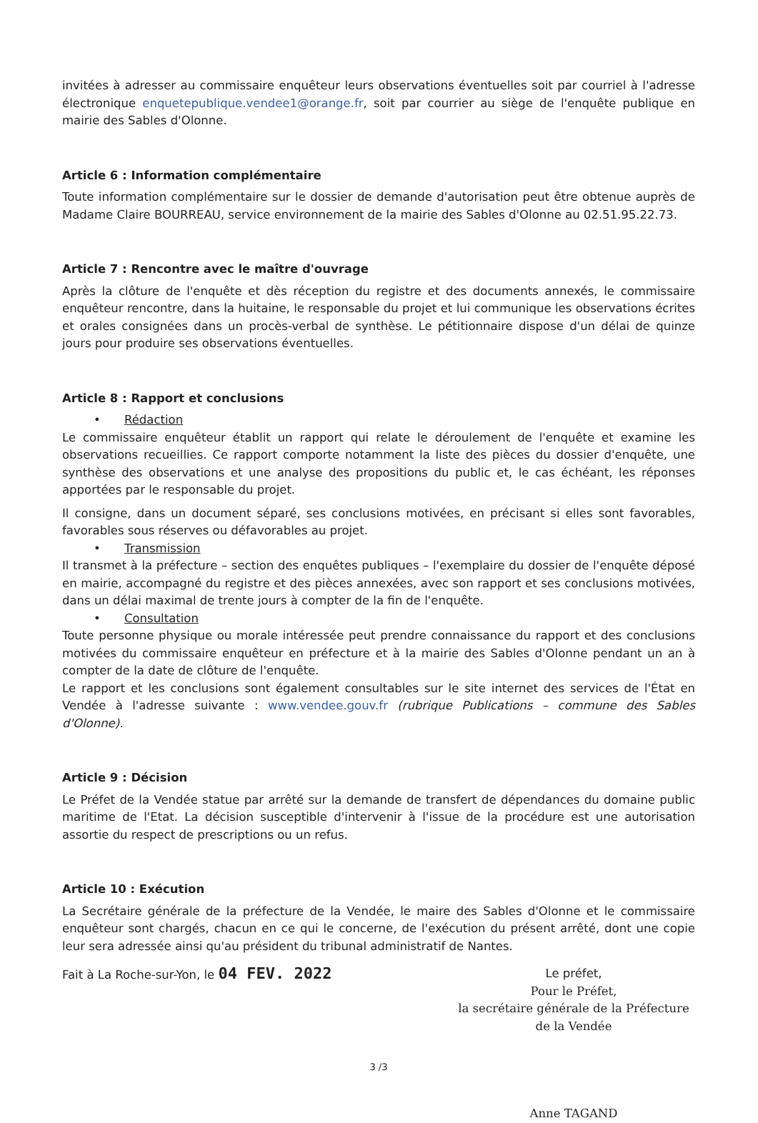invitées à adresser au commissaire enquêteur leurs observations éventuelles soit par courriel à l'adresse électronique enquetepublique.vendee1@orange.fr, soit par courrier au siège de l'enquête publique en mairie des Sables d'Olonne.
Article 6 : Information complémentaire
Toute information complémentaire sur le dossier de demande d'autorisation peut être obtenue auprès de Madame Claire BOURREAU, service environnement de la mairie des Sables d'Olonne au 02.51.95.22.73.
Article 7 : Rencontre avec le maître d'ouvrage
Après la clôture de l'enquête et dès réception du registre et des documents annexés, le commissaire enquêteur rencontre, dans la huitaine, le responsable du projet et lui communique les observations écrites et orales consignées dans un procès-verbal de synthèse. Le pétitionnaire dispose d'un délai de quinze jours pour produire ses observations éventuelles.
Article 8 : Rapport et conclusions
• Rédaction
Le commissaire enquêteur établit un rapport qui relate le déroulement de l'enquête et examine les observations recueillies. Ce rapport comporte notamment la liste des pièces du dossier d'enquête, une synthèse des observations et une analyse des propositions du public et, le cas échéant, les réponses apportées par le responsable du projet.
Il consigne, dans un document séparé, ses conclusions motivées, en précisant si elles sont favorables, favorables sous réserves ou défavorables au projet.
• Transmission
Il transmet à la préfecture – section des enquêtes publiques – l'exemplaire du dossier de l'enquête déposé en mairie, accompagné du registre et des pièces annexées, avec son rapport et ses conclusions motivées, dans un délai maximal de trente jours à compter de la fin de l'enquête.
• Consultation
Toute personne physique ou morale intéressée peut prendre connaissance du rapport et des conclusions motivées du commissaire enquêteur en préfecture et à la mairie des Sables d'Olonne pendant un an à compter de la date de clôture de l'enquête.
Le rapport et les conclusions sont également consultables sur le site internet des services de l'État en Vendée à l'adresse suivante : www.vendee.gouv.fr (rubrique Publications – commune des Sables d'Olonne).
Article 9 : Décision
Le Préfet de la Vendée statue par arrêté sur la demande de transfert de dépendances du domaine public maritime de l'Etat. La décision susceptible d'intervenir à l'issue de la procédure est une autorisation assortie du respect de prescriptions ou un refus.
Article 10 : Exécution
La Secrétaire générale de la préfecture de la Vendée, le maire des Sables d'Olonne et le commissaire enquêteur sont chargés, chacun en ce qui le concerne, de l'exécution du présent arrêté, dont une copie leur sera adressée ainsi qu'au président du tribunal administratif de Nantes.
Fait à La Roche-sur-Yon, le 04 FEV. 2022
Le préfet,
Pour le Préfet,
la secrétaire générale de la Préfecture
de la Vendée
Anne TAGAND
3 /3